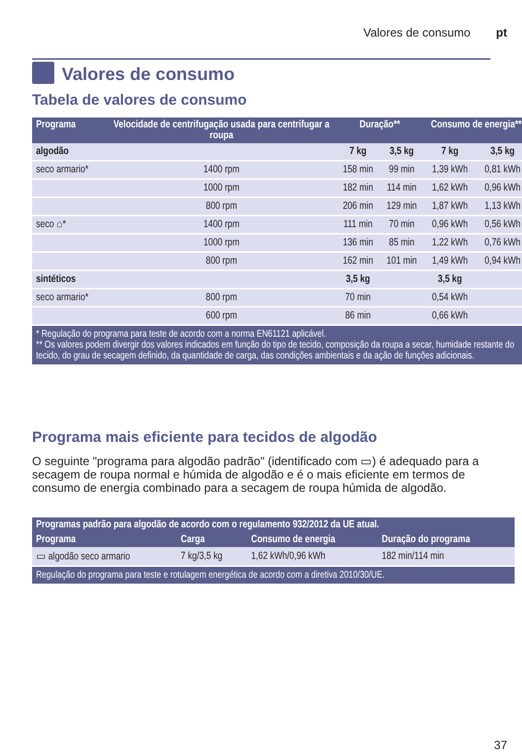Valores de consumo pt
Valores de consumo
Tabela de valores de consumo
| Programa | Velocidade de centrifugação usada para centrifugar a roupa | Duração** | | Consumo de energia** | |
| --- | --- | --- | --- | --- | --- |
| algodão | | 7 kg | 3,5 kg | 7 kg | 3,5 kg |
| seco armario* | 1400 rpm | 158 min | 99 min | 1,39 kWh | 0,81 kWh |
| | 1000 rpm | 182 min | 114 min | 1,62 kWh | 0,96 kWh |
| | 800 rpm | 206 min | 129 min | 1,87 kWh | 1,13 kWh |
| seco ⌂* | 1400 rpm | 111 min | 70 min | 0,96 kWh | 0,56 kWh |
| | 1000 rpm | 136 min | 85 min | 1,22 kWh | 0,76 kWh |
| | 800 rpm | 162 min | 101 min | 1,49 kWh | 0,94 kWh |
| sintéticos | | 3,5 kg | | 3,5 kg | |
| seco armario* | 800 rpm | 70 min | | 0,54 kWh | |
| | 600 rpm | 86 min | | 0,66 kWh | |
| * Regulação do programa para teste de acordo com a norma EN61121 aplicável. ** Os valores podem divergir dos valores indicados em função do tipo de tecido, composição da roupa a secar, humidade restante do tecido, do grau de secagem definido, da quantidade de carga, das condições ambientais e da ação de funções adicionais. | | | | | |
Programa mais eficiente para tecidos de algodão
O seguinte "programa para algodão padrão" (identificado com ▭) é adequado para a secagem de roupa normal e húmida de algodão e é o mais eficiente em termos de consumo de energia combinado para a secagem de roupa húmida de algodão.
| Programas padrão para algodão de acordo com o regulamento 932/2012 da UE atual. | | | |
| --- | --- | --- | --- |
| Programa | Carga | Consumo de energia | Duração do programa |
| ▭ algodão seco armario | 7 kg/3,5 kg | 1,62 kWh/0,96 kWh | 182 min/114 min |
| Regulação do programa para teste e rotulagem energética de acordo com a diretiva 2010/30/UE. | | | |
37